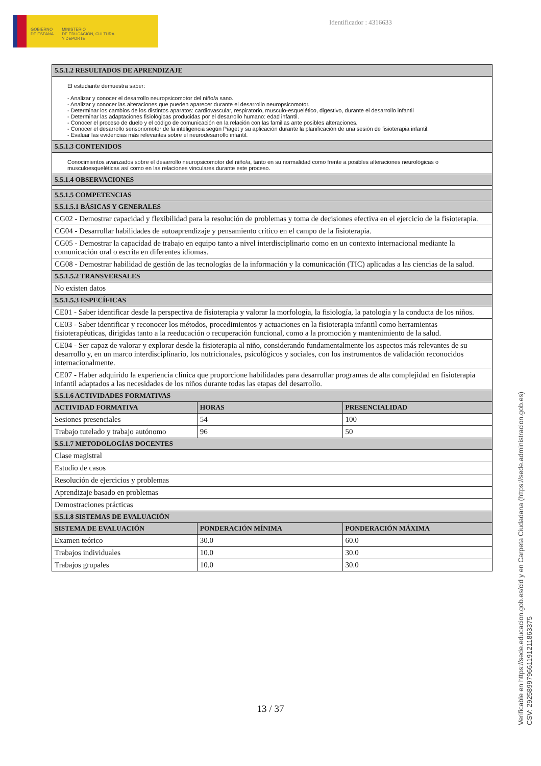GOBIERNO
DE ESPAÑA
MINISTERIO
DE EDUCACIÓN, CULTURA
Y DEPORTE
Identificador : 4316633
| 5.5.1.2 RESULTADOS DE APRENDIZAJE | | |
| --- | --- | --- |
| El estudiante demuestra saber: - Analizar y conocer el desarrollo neuropsicomotor del niño/a sano. - Analizar y conocer las alteraciones que pueden aparecer durante el desarrollo neuropsicomotor. - Determinar los cambios de los distintos aparatos: cardiovascular, respiratorio, musculo-esquelético, digestivo, durante el desarrollo infantil - Determinar las adaptaciones fisiológicas producidas por el desarrollo humano: edad infantil. - Conocer el proceso de duelo y el código de comunicación en la relación con las familias ante posibles alteraciones. - Conocer el desarrollo sensoriomotor de la inteligencia según Piaget y su aplicación durante la planificación de una sesión de fisioterapia infantil. - Evaluar las evidencias más relevantes sobre el neurodesarrollo infantil. | | |
| 5.5.1.3 CONTENIDOS | | |
| Conocimientos avanzados sobre el desarrollo neuropsicomotor del niño/a, tanto en su normalidad como frente a posibles alteraciones neurológicas o musculoesqueléticas así como en las relaciones vinculares durante este proceso. | | |
| 5.5.1.4 OBSERVACIONES | | |
| 5.5.1.5 COMPETENCIAS | | |
| 5.5.1.5.1 BÁSICAS Y GENERALES | | |
| CG02 - Demostrar capacidad y flexibilidad para la resolución de problemas y toma de decisiones efectiva en el ejercicio de la fisioterapia. | | |
| CG04 - Desarrollar habilidades de autoaprendizaje y pensamiento crítico en el campo de la fisioterapia. | | |
| CG05 - Demostrar la capacidad de trabajo en equipo tanto a nivel interdisciplinario como en un contexto internacional mediante la comunicación oral o escrita en diferentes idiomas. | | |
| CG08 - Demostrar habilidad de gestión de las tecnologías de la información y la comunicación (TIC) aplicadas a las ciencias de la salud. | | |
| 5.5.1.5.2 TRANSVERSALES | | |
| No existen datos | | |
| 5.5.1.5.3 ESPECÍFICAS | | |
| CE01 - Saber identificar desde la perspectiva de fisioterapia y valorar la morfología, la fisiología, la patología y la conducta de los niños. | | |
| CE03 - Saber identificar y reconocer los métodos, procedimientos y actuaciones en la fisioterapia infantil como herramientas fisioterapéuticas, dirigidas tanto a la reeducación o recuperación funcional, como a la promoción y mantenimiento de la salud. | | |
| CE04 - Ser capaz de valorar y explorar desde la fisioterapia al niño, considerando fundamentalmente los aspectos más relevantes de su desarrollo y, en un marco interdisciplinario, los nutricionales, psicológicos y sociales, con los instrumentos de validación reconocidos internacionalmente. | | |
| CE07 - Haber adquirido la experiencia clínica que proporcione habilidades para desarrollar programas de alta complejidad en fisioterapia infantil adaptados a las necesidades de los niños durante todas las etapas del desarrollo. | | |
| 5.5.1.6 ACTIVIDADES FORMATIVAS | | |
| ACTIVIDAD FORMATIVA | HORAS | PRESENCIALIDAD |
| Sesiones presenciales | 54 | 100 |
| Trabajo tutelado y trabajo autónomo | 96 | 50 |
| 5.5.1.7 METODOLOGÍAS DOCENTES | | |
| Clase magistral | | |
| Estudio de casos | | |
| Resolución de ejercicios y problemas | | |
| Aprendizaje basado en problemas | | |
| Demostraciones prácticas | | |
| 5.5.1.8 SISTEMAS DE EVALUACIÓN | | |
| SISTEMA DE EVALUACIÓN | PONDERACIÓN MÍNIMA | PONDERACIÓN MÁXIMA |
| Examen teórico | 30.0 | 60.0 |
| Trabajos individuales | 10.0 | 30.0 |
| Trabajos grupales | 10.0 | 30.0 |
13 / 37
Verificable en https://sede.educacion.gob.es/cid y en Carpeta Ciudadana (https://sede.administracion.gob.es)
CSV: 292589979661191211863375